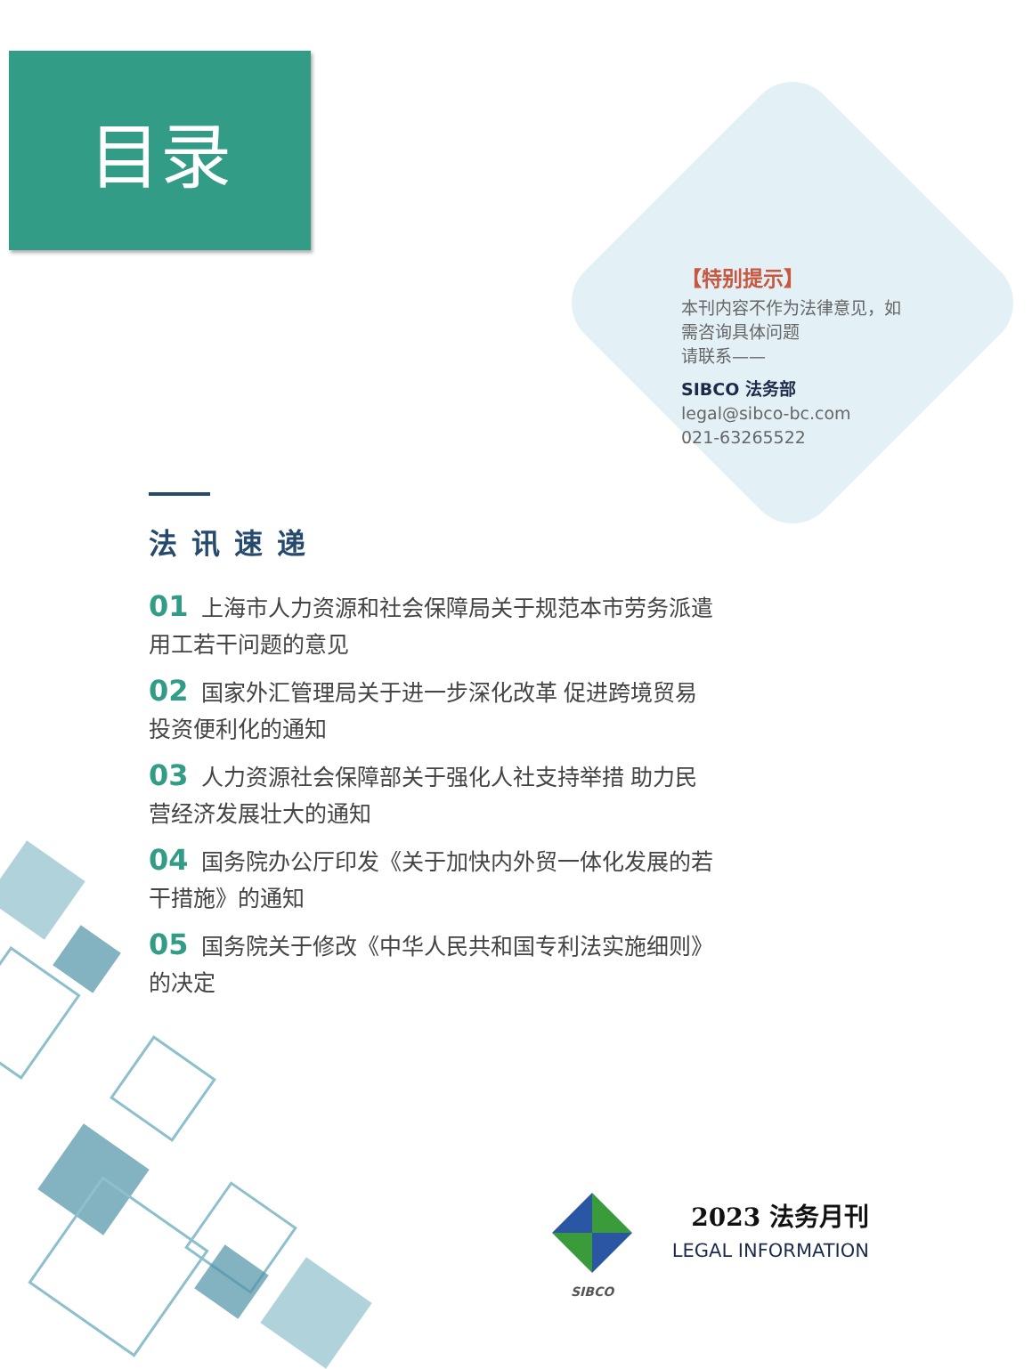目录
【特别提示】
本刊内容不作为法律意见，如需咨询具体问题
请联系——
SIBCO 法务部
legal@sibco-bc.com
021-63265522
法讯速递
01 上海市人力资源和社会保障局关于规范本市劳务派遣用工若干问题的意见
02 国家外汇管理局关于进一步深化改革 促进跨境贸易投资便利化的通知
03 人力资源社会保障部关于强化人社支持举措 助力民营经济发展壮大的通知
04 国务院办公厅印发《关于加快内外贸一体化发展的若干措施》的通知
05 国务院关于修改《中华人民共和国专利法实施细则》的决定
SIBCO
2023 法务月刊
LEGAL INFORMATION